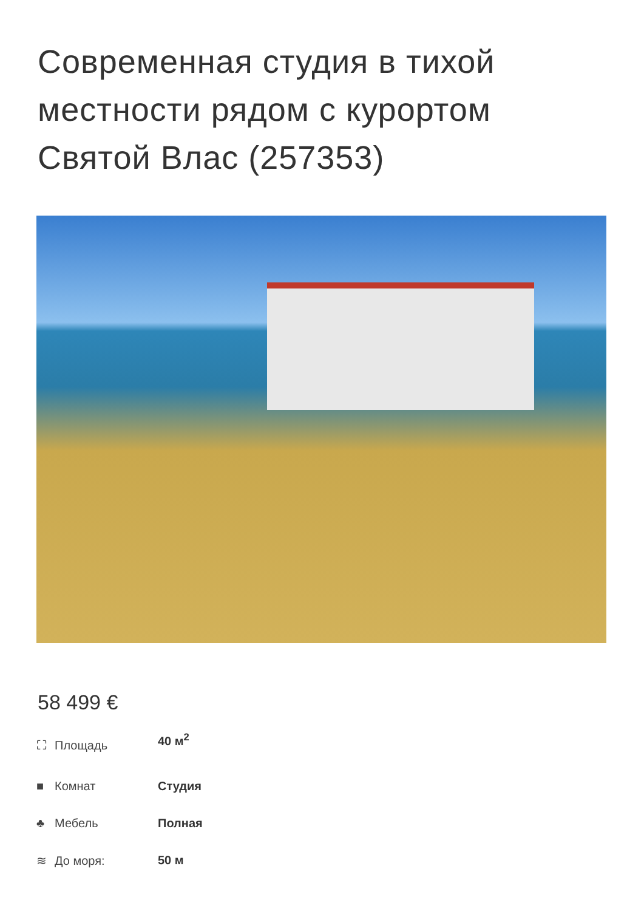Современная студия в тихой местности рядом с курортом Святой Влас (257353)
58 499 €
| ⛶ Площадь | 40 м<sup>2</sup> |
| ■ Комнат | Студия |
| ♣ Мебель | Полная |
| ≋ До моря: | 50 м |